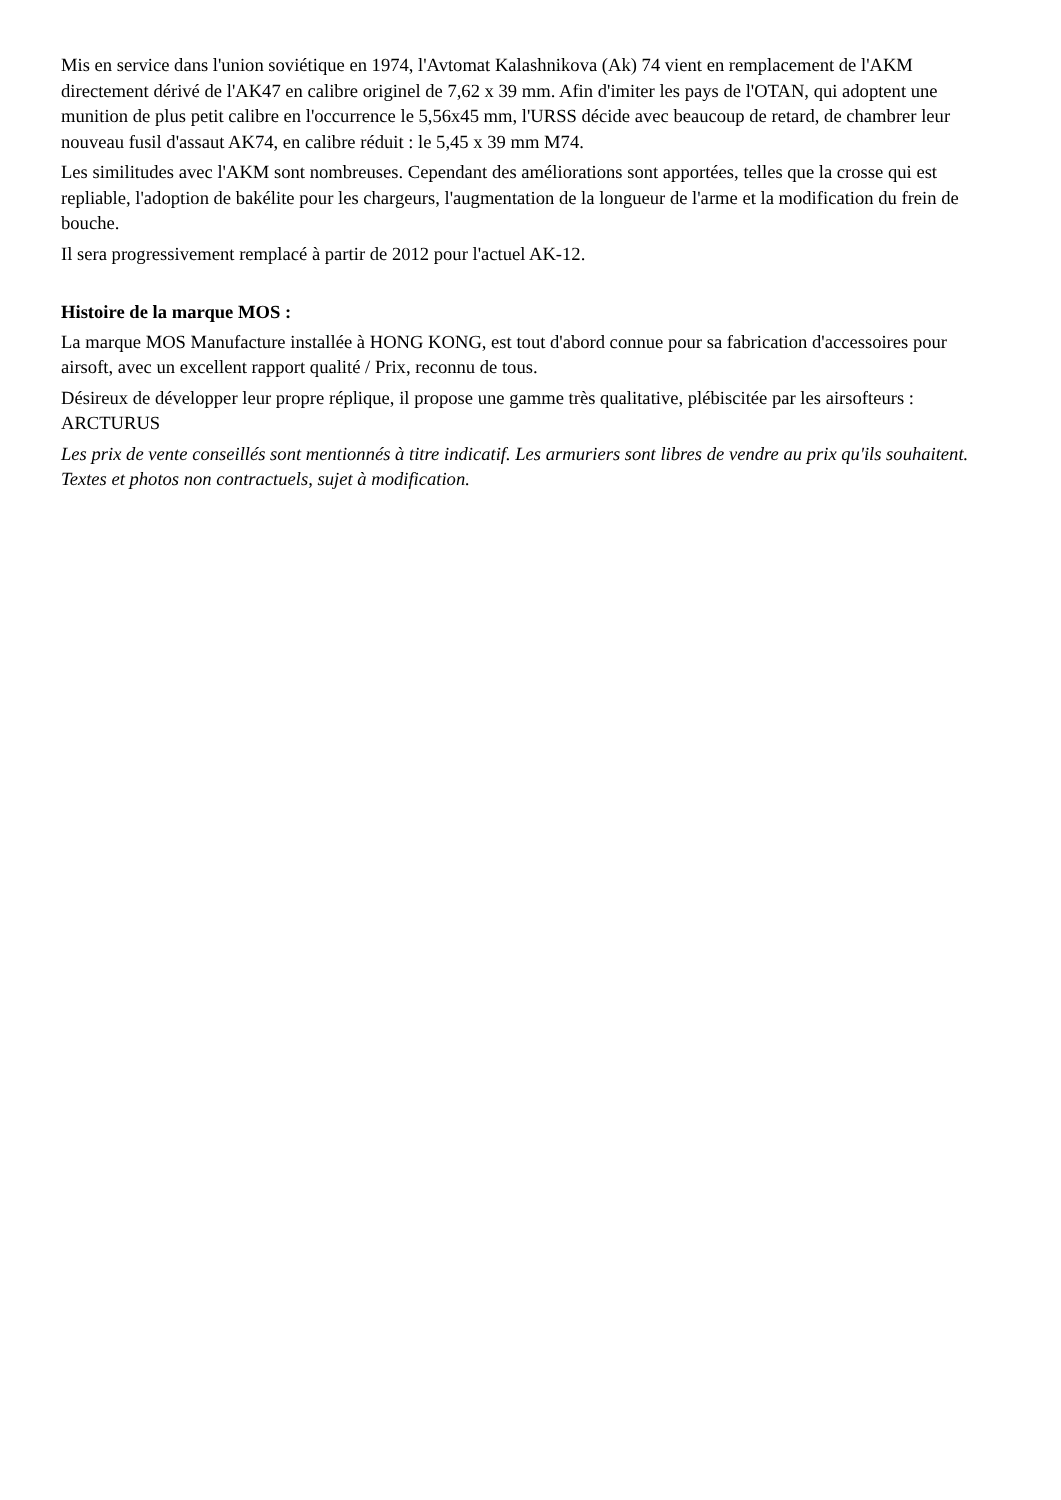Mis en service dans l'union soviétique en 1974, l'Avtomat Kalashnikova (Ak) 74 vient en remplacement de l'AKM directement dérivé de l'AK47 en calibre originel de 7,62 x 39 mm. Afin d'imiter les pays de l'OTAN, qui adoptent une munition de plus petit calibre en l'occurrence le 5,56x45 mm, l'URSS décide avec beaucoup de retard, de chambrer leur nouveau fusil d'assaut AK74, en calibre réduit : le 5,45 x 39 mm M74.
Les similitudes avec l'AKM sont nombreuses. Cependant des améliorations sont apportées, telles que la crosse qui est repliable, l'adoption de bakélite pour les chargeurs, l'augmentation de la longueur de l'arme et la modification du frein de bouche.
Il sera progressivement remplacé à partir de 2012 pour l'actuel AK-12.
Histoire de la marque MOS :
La marque MOS Manufacture installée à HONG KONG, est tout d'abord connue pour sa fabrication d'accessoires pour airsoft, avec un excellent rapport qualité / Prix, reconnu de tous.
Désireux de développer leur propre réplique, il propose une gamme très qualitative, plébiscitée par les airsofteurs : ARCTURUS
Les prix de vente conseillés sont mentionnés à titre indicatif. Les armuriers sont libres de vendre au prix qu'ils souhaitent. Textes et photos non contractuels, sujet à modification.